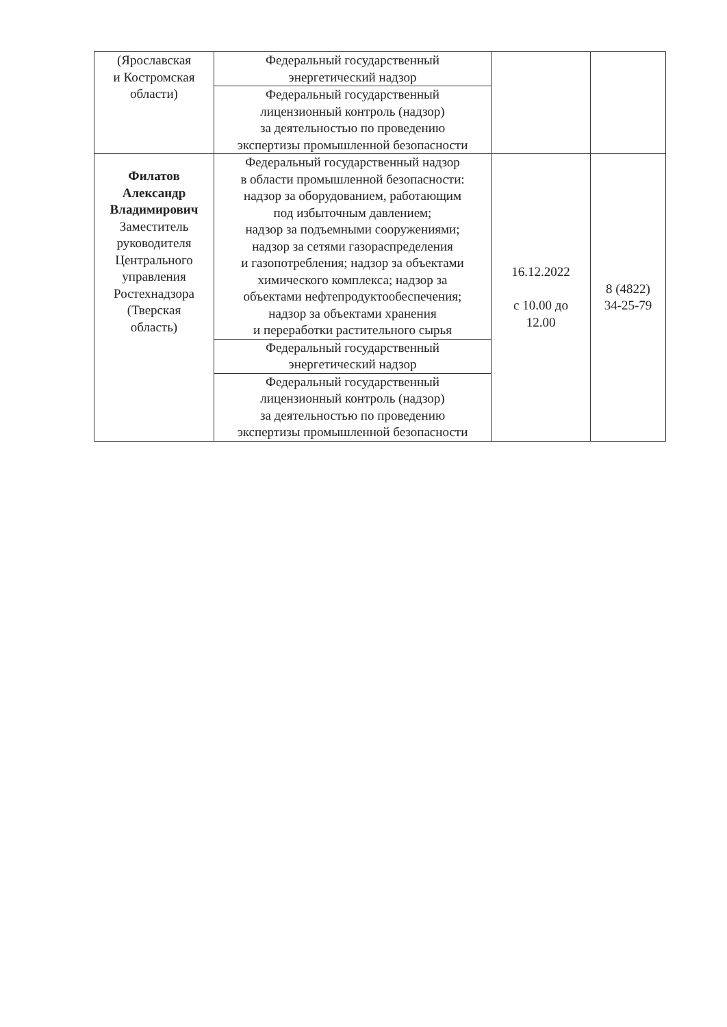| (Ярославская и Костромская области) | Федеральный государственный энергетический надзор | | |
| | Федеральный государственный лицензионный контроль (надзор) за деятельностью по проведению экспертизы промышленной безопасности | | |
| Филатов Александр Владимирович Заместитель руководителя Центрального управления Ростехнадзора (Тверская область) | Федеральный государственный надзор в области промышленной безопасности: надзор за оборудованием, работающим под избыточным давлением; надзор за подъемными сооружениями; надзор за сетями газораспределения и газопотребления; надзор за объектами химического комплекса; надзор за объектами нефтепродуктообеспечения; надзор за объектами хранения и переработки растительного сырья | 16.12.2022 с 10.00 до 12.00 | 8 (4822) 34-25-79 |
| | Федеральный государственный энергетический надзор | | |
| | Федеральный государственный лицензионный контроль (надзор) за деятельностью по проведению экспертизы промышленной безопасности | | |